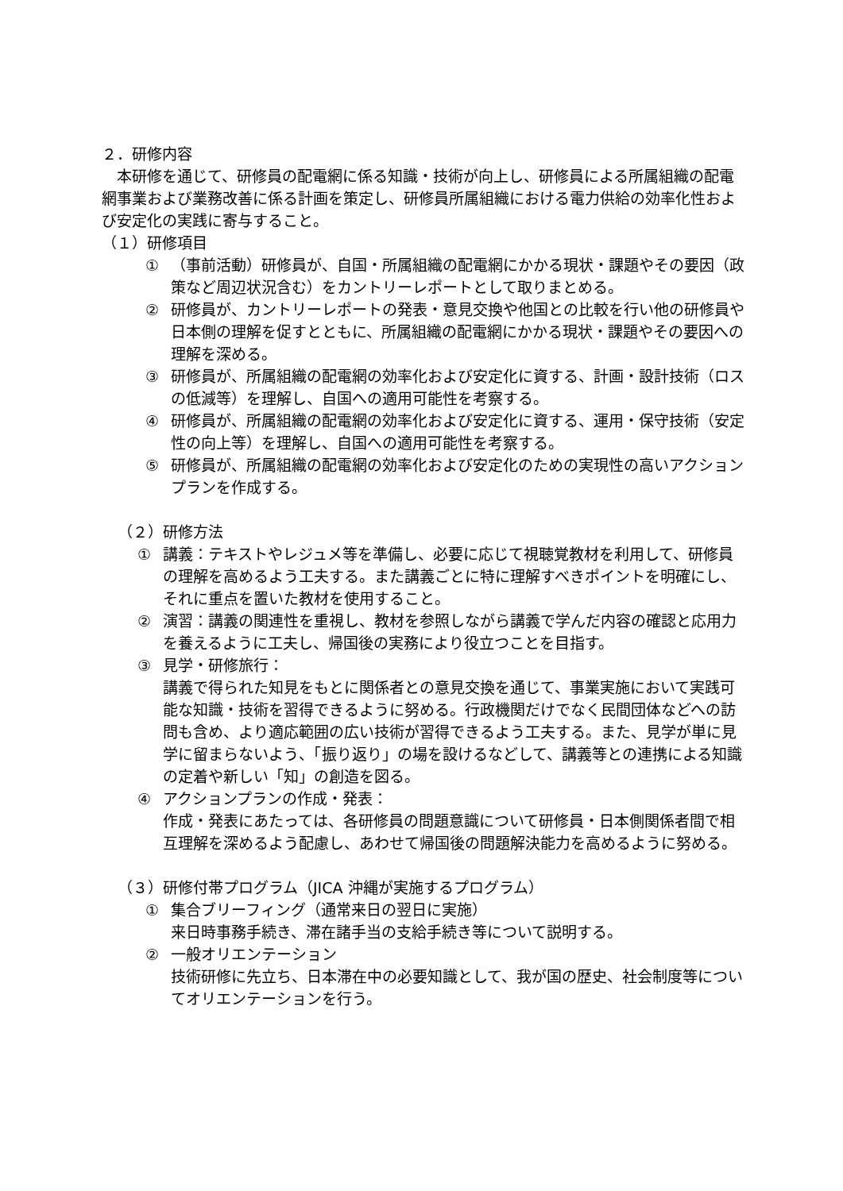２．研修内容
　本研修を通じて、研修員の配電網に係る知識・技術が向上し、研修員による所属組織の配電網事業および業務改善に係る計画を策定し、研修員所属組織における電力供給の効率化性および安定化の実践に寄与すること。
（１）研修項目
① （事前活動）研修員が、自国・所属組織の配電網にかかる現状・課題やその要因（政策など周辺状況含む）をカントリーレポートとして取りまとめる。
② 研修員が、カントリーレポートの発表・意見交換や他国との比較を行い他の研修員や日本側の理解を促すとともに、所属組織の配電網にかかる現状・課題やその要因への理解を深める。
③ 研修員が、所属組織の配電網の効率化および安定化に資する、計画・設計技術（ロスの低減等）を理解し、自国への適用可能性を考察する。
④ 研修員が、所属組織の配電網の効率化および安定化に資する、運用・保守技術（安定性の向上等）を理解し、自国への適用可能性を考察する。
⑤ 研修員が、所属組織の配電網の効率化および安定化のための実現性の高いアクションプランを作成する。
（２）研修方法
① 講義：テキストやレジュメ等を準備し、必要に応じて視聴覚教材を利用して、研修員の理解を高めるよう工夫する。また講義ごとに特に理解すべきポイントを明確にし、それに重点を置いた教材を使用すること。
② 演習：講義の関連性を重視し、教材を参照しながら講義で学んだ内容の確認と応用力を養えるように工夫し、帰国後の実務により役立つことを目指す。
③ 見学・研修旅行：
講義で得られた知見をもとに関係者との意見交換を通じて、事業実施において実践可能な知識・技術を習得できるように努める。行政機関だけでなく民間団体などへの訪問も含め、より適応範囲の広い技術が習得できるよう工夫する。また、見学が単に見学に留まらないよう、「振り返り」の場を設けるなどして、講義等との連携による知識の定着や新しい「知」の創造を図る。
④ アクションプランの作成・発表：
作成・発表にあたっては、各研修員の問題意識について研修員・日本側関係者間で相互理解を深めるよう配慮し、あわせて帰国後の問題解決能力を高めるように努める。
（３）研修付帯プログラム（JICA 沖縄が実施するプログラム）
① 集合ブリーフィング（通常来日の翌日に実施）
来日時事務手続き、滞在諸手当の支給手続き等について説明する。
② 一般オリエンテーション
技術研修に先立ち、日本滞在中の必要知識として、我が国の歴史、社会制度等についてオリエンテーションを行う。